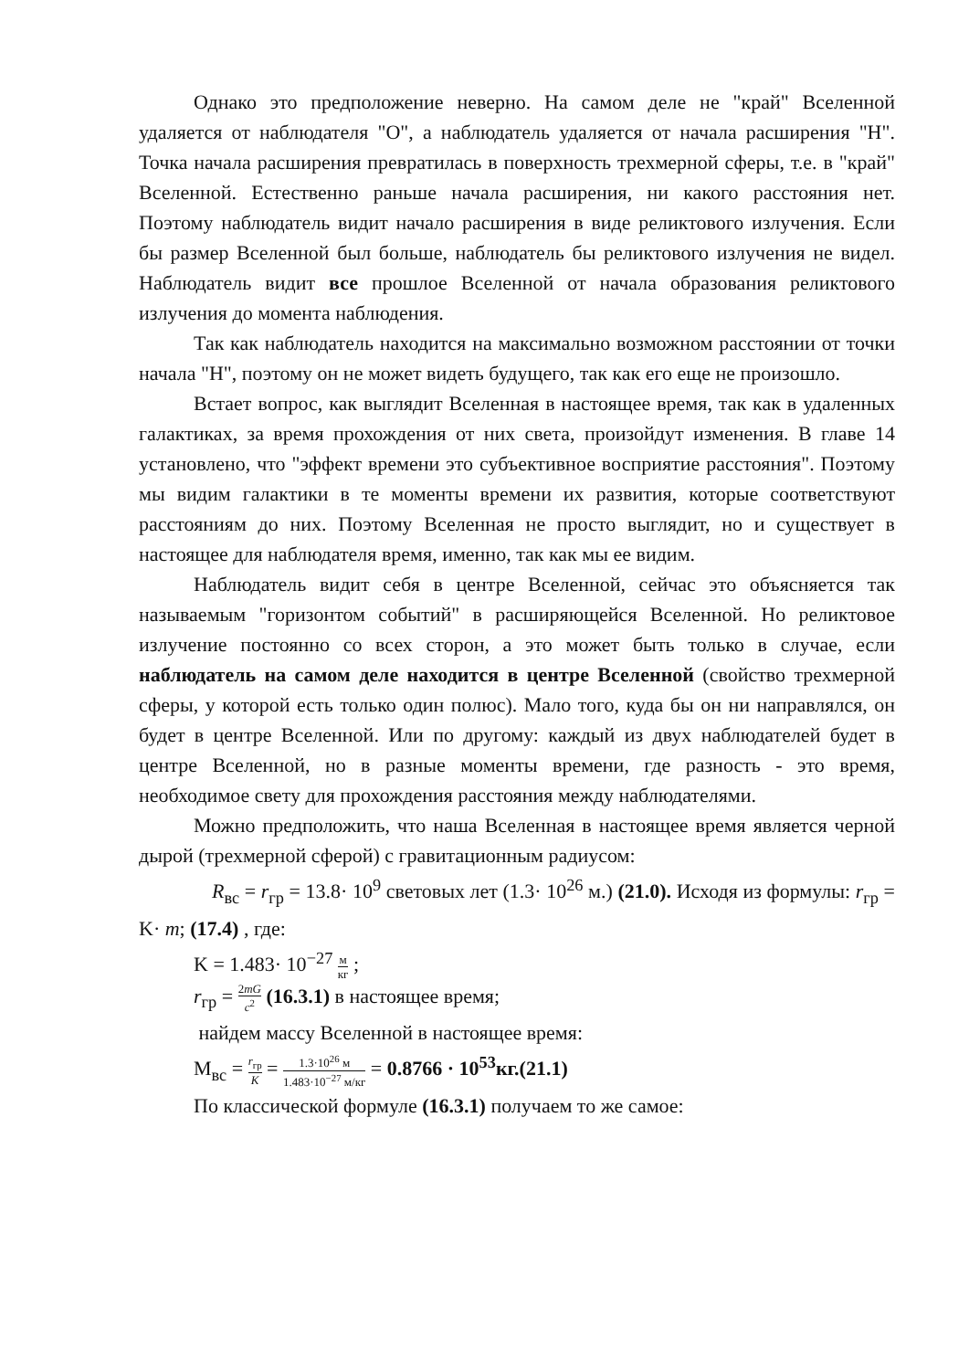Однако это предположение неверно. На самом деле не "край" Вселенной удаляется от наблюдателя "О", а наблюдатель удаляется от начала расширения "Н". Точка начала расширения превратилась в поверхность трехмерной сферы, т.е. в "край" Вселенной. Естественно раньше начала расширения, ни какого расстояния нет. Поэтому наблюдатель видит начало расширения в виде реликтового излучения. Если бы размер Вселенной был больше, наблюдатель бы реликтового излучения не видел. Наблюдатель видит все прошлое Вселенной от начала образования реликтового излучения до момента наблюдения.
Так как наблюдатель находится на максимально возможном расстоянии от точки начала "Н", поэтому он не может видеть будущего, так как его еще не произошло.
Встает вопрос, как выглядит Вселенная в настоящее время, так как в удаленных галактиках, за время прохождения от них света, произойдут изменения. В главе 14 установлено, что "эффект времени это субъективное восприятие расстояния". Поэтому мы видим галактики в те моменты времени их развития, которые соответствуют расстояниям до них. Поэтому Вселенная не просто выглядит, но и существует в настоящее для наблюдателя время, именно, так как мы ее видим.
Наблюдатель видит себя в центре Вселенной, сейчас это объясняется так называемым "горизонтом событий" в расширяющейся Вселенной. Но реликтовое излучение постоянно со всех сторон, а это может быть только в случае, если наблюдатель на самом деле находится в центре Вселенной (свойство трехмерной сферы, у которой есть только один полюс). Мало того, куда бы он ни направлялся, он будет в центре Вселенной. Или по другому: каждый из двух наблюдателей будет в центре Вселенной, но в разные моменты времени, где разность - это время, необходимое свету для прохождения расстояния между наблюдателями.
Можно предположить, что наша Вселенная в настоящее время является черной дырой (трехмерной сферой) с гравитационным радиусом:
R<sub>вс</sub> = r<sub>гр</sub> = 13.8· 10<sup>9</sup> световых лет (1.3· 10<sup>26</sup> м.) (21.0). Исходя из формулы: r<sub>гр</sub> = K· m; (17.4) , где:
K = 1.483· 10<sup>−27</sup> м кг ;
r<sub>гр</sub> = 2mG c<sup>2</sup> (16.3.1) в настоящее время;
найдем массу Вселенной в настоящее время:
M<sub>вс</sub> = r<sub>гр</sub> K = 1.3·10<sup>26</sup> м 1.483·10<sup>−27</sup> м/кг = 0.8766 · 10<sup>53</sup>кг.(21.1)
По классической формуле (16.3.1) получаем то же самое: